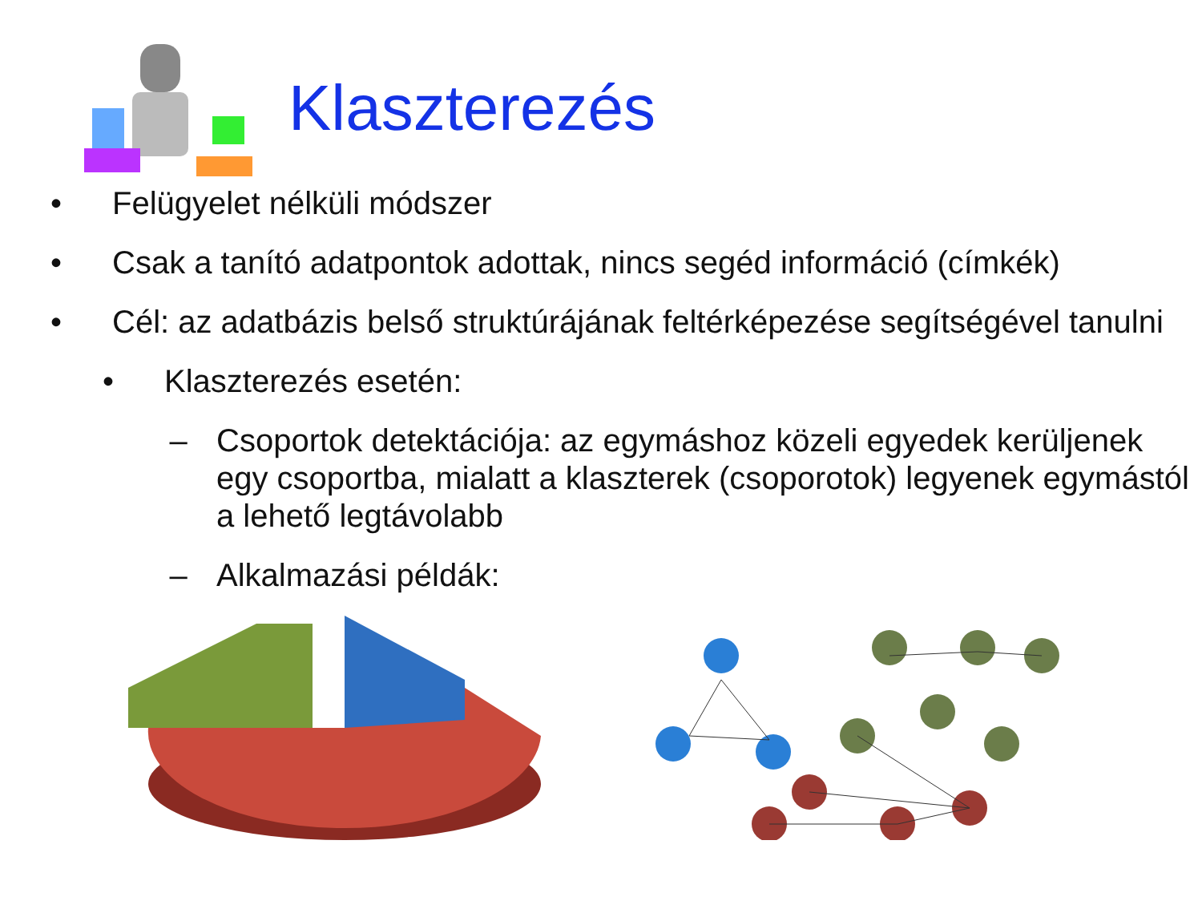Klaszterezés
• Felügyelet nélküli módszer
• Csak a tanító adatpontok adottak, nincs segéd információ (címkék)
• Cél: az adatbázis belső struktúrájának feltérképezése segítségével tanulni
• Klaszterezés esetén:
– Csoportok detektációja: az egymáshoz közeli egyedek kerüljenek egy csoportba, mialatt a klaszterek (csoporotok) legyenek egymástól a lehető legtávolabb
– Alkalmazási példák: